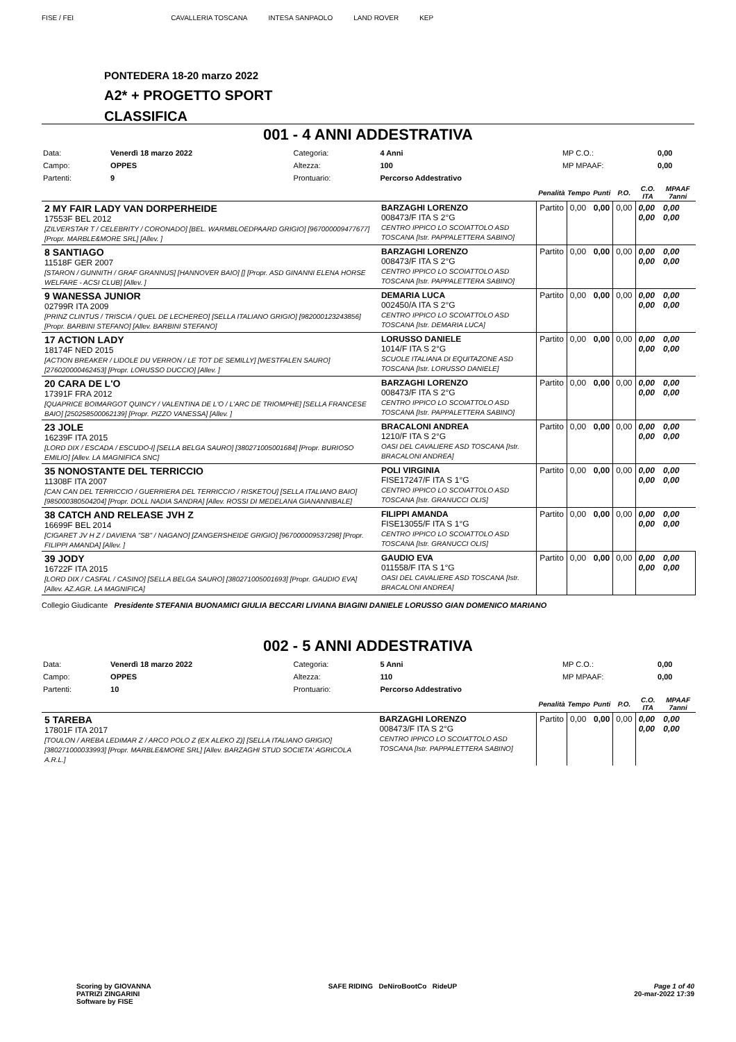FISE / FEI CAVALLERIA TOSCANA INTESA SANPAOLO LAND ROVER KEP
PONTEDERA 18-20 marzo 2022
A2* + PROGETTO SPORT
CLASSIFICA
001 - 4 ANNI ADDESTRATIVA
| Data: | Venerdì 18 marzo 2022 | Categoria: | 4 Anni | MP C.O.: | 0,00 |
| Campo: | OPPES | Altezza: | 100 | MP MPAAF: | 0,00 |
| Partenti: | 9 | Prontuario: | Percorso Addestrativo | | |
| | | Penalità | Tempo | Punti | P.O. | C.O. ITA | MPAAF 7anni |
| 2 MY FAIR LADY VAN DORPERHEIDE 17553F BEL 2012 [ZILVERSTAR T / CELEBRITY / CORONADO] [BEL. WARMBLOEDPAARD GRIGIO] [967000009477677] [Propr. MARBLE&MORE SRL] [Allev. ] | BARZAGHI LORENZO 008473/F ITA S 2°G CENTRO IPPICO LO SCOIATTOLO ASD TOSCANA [Istr. PAPPALETTERA SABINO] | Partito | 0,00 | 0,00 | 0,00 | 0,00 0,00 | 0,00 0,00 |
| 8 SANTIAGO 11518F GER 2007 [STARON / GUNNITH / GRAF GRANNUS] [HANNOVER BAIO] [] [Propr. ASD GINANNI ELENA HORSE WELFARE - ACSI CLUB] [Allev. ] | BARZAGHI LORENZO 008473/F ITA S 2°G CENTRO IPPICO LO SCOIATTOLO ASD TOSCANA [Istr. PAPPALETTERA SABINO] | Partito | 0,00 | 0,00 | 0,00 | 0,00 0,00 | 0,00 0,00 |
| 9 WANESSA JUNIOR 02799R ITA 2009 [PRINZ CLINTUS / TRISCIA / QUEL DE LECHEREO] [SELLA ITALIANO GRIGIO] [982000123243856] [Propr. BARBINI STEFANO] [Allev. BARBINI STEFANO] | DEMARIA LUCA 002450/A ITA S 2°G CENTRO IPPICO LO SCOIATTOLO ASD TOSCANA [Istr. DEMARIA LUCA] | Partito | 0,00 | 0,00 | 0,00 | 0,00 0,00 | 0,00 0,00 |
| 17 ACTION LADY 18174F NED 2015 [ACTION BREAKER / LIDOLE DU VERRON / LE TOT DE SEMILLY] [WESTFALEN SAURO] [276020000462453] [Propr. LORUSSO DUCCIO] [Allev. ] | LORUSSO DANIELE 1014/F ITA S 2°G SCUOLE ITALIANA DI EQUITAZONE ASD TOSCANA [Istr. LORUSSO DANIELE] | Partito | 0,00 | 0,00 | 0,00 | 0,00 0,00 | 0,00 0,00 |
| 20 CARA DE L'O 17391F FRA 2012 [QUAPRICE BOIMARGOT QUINCY / VALENTINA DE L'O / L'ARC DE TRIOMPHE] [SELLA FRANCESE BAIO] [250258500062139] [Propr. PIZZO VANESSA] [Allev. ] | BARZAGHI LORENZO 008473/F ITA S 2°G CENTRO IPPICO LO SCOIATTOLO ASD TOSCANA [Istr. PAPPALETTERA SABINO] | Partito | 0,00 | 0,00 | 0,00 | 0,00 0,00 | 0,00 0,00 |
| 23 JOLE 16239F ITA 2015 [LORD DIX / ESCADA / ESCUDO-I] [SELLA BELGA SAURO] [380271005001684] [Propr. BURIOSO EMILIO] [Allev. LA MAGNIFICA SNC] | BRACALONI ANDREA 1210/F ITA S 2°G OASI DEL CAVALIERE ASD TOSCANA [Istr. BRACALONI ANDREA] | Partito | 0,00 | 0,00 | 0,00 | 0,00 0,00 | 0,00 0,00 |
| 35 NONOSTANTE DEL TERRICCIO 11308F ITA 2007 [CAN CAN DEL TERRICCIO / GUERRIERA DEL TERRICCIO / RISKETOU] [SELLA ITALIANO BAIO] [985000380504204] [Propr. DOLL NADIA SANDRA] [Allev. ROSSI DI MEDELANA GIANANNIBALE] | POLI VIRGINIA FISE17247/F ITA S 1°G CENTRO IPPICO LO SCOIATTOLO ASD TOSCANA [Istr. GRANUCCI OLIS] | Partito | 0,00 | 0,00 | 0,00 | 0,00 0,00 | 0,00 0,00 |
| 38 CATCH AND RELEASE JVH Z 16699F BEL 2014 [CIGARET JV H Z / DAVIENA "SB" / NAGANO] [ZANGERSHEIDE GRIGIO] [967000009537298] [Propr. FILIPPI AMANDA] [Allev. ] | FILIPPI AMANDA FISE13055/F ITA S 1°G CENTRO IPPICO LO SCOIATTOLO ASD TOSCANA [Istr. GRANUCCI OLIS] | Partito | 0,00 | 0,00 | 0,00 | 0,00 0,00 | 0,00 0,00 |
| 39 JODY 16722F ITA 2015 [LORD DIX / CASFAL / CASINO] [SELLA BELGA SAURO] [380271005001693] [Propr. GAUDIO EVA] [Allev. AZ.AGR. LA MAGNIFICA] | GAUDIO EVA 011558/F ITA S 1°G OASI DEL CAVALIERE ASD TOSCANA [Istr. BRACALONI ANDREA] | Partito | 0,00 | 0,00 | 0,00 | 0,00 0,00 | 0,00 0,00 |
Collegio Giudicante Presidente STEFANIA BUONAMICI GIULIA BECCARI LIVIANA BIAGINI DANIELE LORUSSO GIAN DOMENICO MARIANO
002 - 5 ANNI ADDESTRATIVA
| Data: | Venerdì 18 marzo 2022 | Categoria: | 5 Anni | MP C.O.: | 0,00 |
| Campo: | OPPES | Altezza: | 110 | MP MPAAF: | 0,00 |
| Partenti: | 10 | Prontuario: | Percorso Addestrativo | | |
| | | Penalità | Tempo | Punti | P.O. | C.O. ITA | MPAAF 7anni |
| 5 TAREBA 17801F ITA 2017 [TOULON / AREBA LEDIMAR Z / ARCO POLO Z (EX ALEKO Z)] [SELLA ITALIANO GRIGIO] [380271000033993] [Propr. MARBLE&MORE SRL] [Allev. BARZAGHI STUD SOCIETA' AGRICOLA A.R.L.] | BARZAGHI LORENZO 008473/F ITA S 2°G CENTRO IPPICO LO SCOIATTOLO ASD TOSCANA [Istr. PAPPALETTERA SABINO] | Partito | 0,00 | 0,00 | 0,00 | 0,00 0,00 | 0,00 0,00 |
Scoring by GIOVANNA
PATRIZI ZINGARINI
Software by FISE
SAFE RIDING DeNiroBootCo RideUP
Page 1 of 40
20-mar-2022 17:39